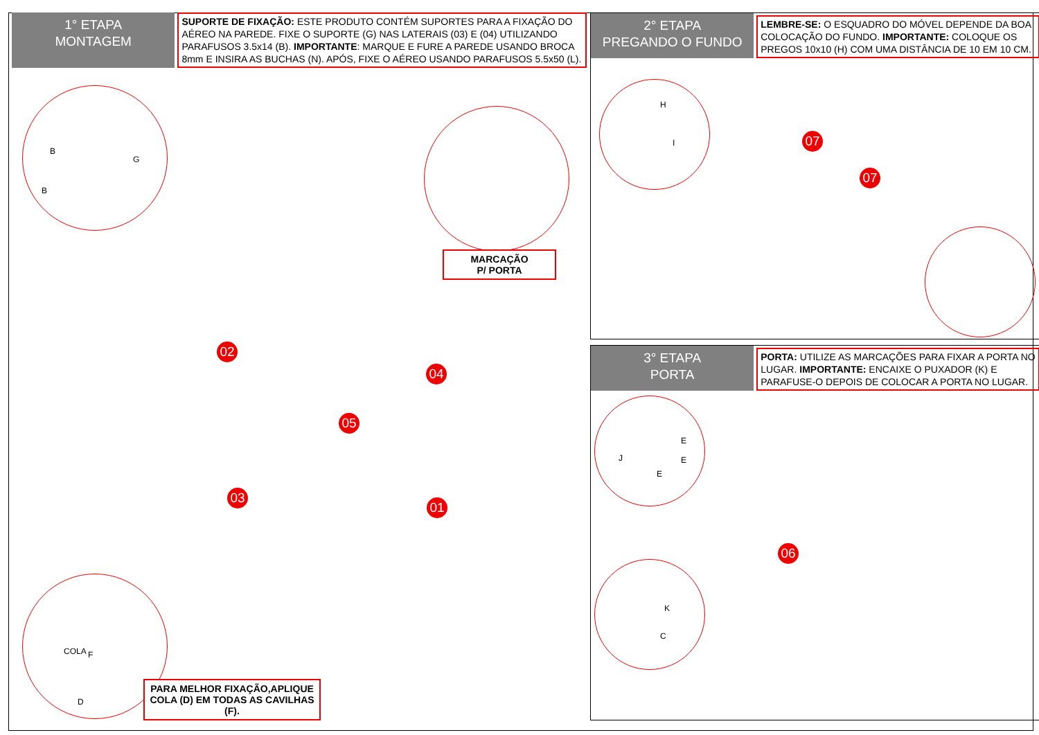1° ETAPA
MONTAGEM
SUPORTE DE FIXAÇÃO: ESTE PRODUTO CONTÉM SUPORTES PARA A FIXAÇÃO DO AÉREO NA PAREDE. FIXE O SUPORTE (G) NAS LATERAIS (03) E (04) UTILIZANDO PARAFUSOS 3.5x14 (B). IMPORTANTE: MARQUE E FURE A PAREDE USANDO BROCA 8mm E INSIRA AS BUCHAS (N). APÓS, FIXE O AÉREO USANDO PARAFUSOS 5.5x50 (L).
B
G
B
MARCAÇÃO
P/ PORTA
02
04
05
03
01
F
D
COLA
PARA MELHOR FIXAÇÃO,APLIQUE COLA (D) EM TODAS AS CAVILHAS (F).
2° ETAPA
PREGANDO O FUNDO
LEMBRE-SE: O ESQUADRO DO MÓVEL DEPENDE DA BOA COLOCAÇÃO DO FUNDO. IMPORTANTE: COLOQUE OS PREGOS 10x10 (H) COM UMA DISTÂNCIA DE 10 EM 10 CM.
H
I 07
07
3° ETAPA
PORTA
PORTA: UTILIZE AS MARCAÇÕES PARA FIXAR A PORTA NO LUGAR. IMPORTANTE: ENCAIXE O PUXADOR (K) E PARAFUSE-O DEPOIS DE COLOCAR A PORTA NO LUGAR.
J
E
E
E
K
C
06